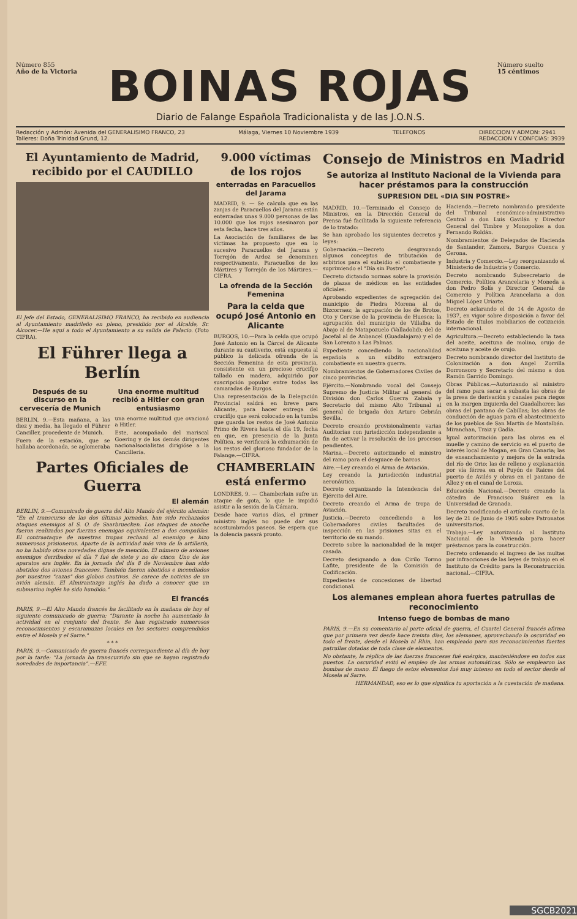Número 855
Año de la Victoria
BOINAS ROJAS
Diario de Falange Española Tradicionalista y de las J.O.N.S.
Número suelto
15 céntimos
Redacción y Admón: Avenida del GENERALISIMO FRANCO, 23
Talleres: Doña Trinidad Grund, 12. Málaga, Viernes 10 Noviembre 1939 TELEFONOS DIRECCION Y ADMON: 2941
REDACCION Y CONFCIAS: 3939
El Ayuntamiento de Madrid, recibido por el CAUDILLO
El Jefe del Estado, GENERALISIMO FRANCO, ha recibido en audiencia al Ayuntamiento madrileño en pleno, presidido por el Alcalde, Sr. Alcocer.—He aquí a todo el Ayuntamiento a su salida de Palacio. (Foto CIFRA).
El Führer llega a Berlín
Después de su discurso en la cervecería de Munich
Una enorme multitud recibió a Hitler con gran entusiasmo
BERLIN, 9.—Esta mañana, a las diez y media, ha llegado el Führer Canciller, procedente de Munich.
Fuera de la estación, que se hallaba acordonada, se aglomeraba una enorme multitud que ovacionó a Hitler.
Este, acompañado del mariscal Goering y de los demás dirigentes nacionalsocialistas dirigióse a la Cancillería.
Partes Oficiales de Guerra
El alemán
BERLIN, 9.—Comunicado de guerra del Alto Mando del ejército alemán: "En el transcurso de las dos últimas jornadas, han sido rechazados ataques enemigos al S. O. de Saarbruecken. Los ataques de anoche fueron realizados por fuerzas enemigas equivalentes a dos compañías. El contraataque de nuestras tropas rechazó al enemigo e hizo numerosos prisioneros. Aparte de la actividad más viva de la artillería, no ha habido otras novedades dignas de mención. El número de aviones enemigos derribados el día 7 fué de siete y no de cinco. Uno de los aparatos era inglés. En la jornada del día 8 de Noviembre han sido abatidos dos aviones franceses. También fueron abatidos e incendiados por nuestros "cazas" dos globos cautivos. Se carece de noticias de un avión alemán. El Almirantazgo inglés ha dado a conocer que un submarino inglés ha sido hundido."
El francés
PARIS, 9.—El Alto Mando francés ha facilitado en la mañana de hoy el siguiente comunicado de guerra: "Durante la noche ha aumentado la actividad en el conjunto del frente. Se han registrado numerosos reconocimientos y escaramuzas locales en los sectores comprendidos entre el Mosela y el Sarre."
* * *
PARIS, 9.—Comunicado de guerra francés correspondiente al día de hoy por la tarde: "La jornada ha transcurrido sin que se hayan registrado novedades de importancia".—EFE.
9.000 víctimas de los rojos
enterradas en Paracuellos del Jarama
MADRID, 9. — Se calcula que en las zanjas de Paracuellos del Jarama están enterradas unas 9.000 personas de las 10.000 que los rojos asesinaron por esta fecha, hace tres años.
La Asociación de familiares de las víctimas ha propuesto que en lo sucesivo Paracuellos del Jarama y Torrejón de Ardoz se denominen respectivamente, Paracuellos de los Mártires y Torrejón de los Mártires.—CIFRA.
La ofrenda de la Sección Femenina
Para la celda que ocupó José Antonio en Alicante
BURGOS, 10.—Para la celda que ocupó José Antonio en la Cárcel de Alicante durante su cautiverio, está expuesta al público la delicada ofrenda de la Sección Femenina de esta provincia, consistente en un precioso crucifijo tallado en madera, adquirido por suscripción popular entre todas las camaradas de Burgos.
Una representación de la Delegación Provincial saldrá en breve para Alicante, para hacer entrega del crucifijo que será colocado en la tumba que guarda los restos de José Antonio Primo de Rivera hasta el día 19, fecha en que, en presencia de la Junta Política, se verificará la exhumación de los restos del glorioso fundador de la Falange.—CIFRA.
CHAMBERLAIN está enfermo
LONDRES, 9. — Chamberlain sufre un ataque de gota, lo que le impidió asistir a la sesión de la Cámara.
Desde hace varios días, el primer ministro inglés no puede dar sus acostumbrados paseos. Se espera que la dolencia pasará pronto.
Consejo de Ministros en Madrid
Se autoriza al Instituto Nacional de la Vivienda para hacer préstamos para la construcción
SUPRESION DEL «DIA SIN POSTRE»
MADRID, 10.—Terminado el Consejo de Ministros, en la Dirección General de Prensa fué facilitada la siguiente referencia de lo tratado:
Se han aprobado los siguientes decretos y leyes:
Gobernación.—Decreto desgravando algunos conceptos de tributación de arbitrios para el subsidio el combatiente y suprimiendo el "Día sin Postre".
Decreto dictando normas sobre la provisión de plazas de médicos en las entidades oficiales.
Aprobando expedientes de agregación del municipio de Piedra Morena al de Bizcorraez; la agrupación de los de Brotos, Oto y Cervise de la provincia de Huesca; la agrupación del municipio de Villalba de Abajo al de Matapozuelo (Valladolid); del de Jacefal al de Anbancel (Guadalajara) y el de San Lorenzo a Las Palmas.
Expediente concediendo la nacionalidad española a un súbdito extranjero combatiente en nuestra guerra.
Nombramientos de Gobernadores Civiles de cinco provincias.
Ejército.—Nombrando vocal del Consejo Supremo de Justicia Militar al general de División don Carlos Guerra Zabala y Secretario del mismo Alto Tribunal al general de brigada don Arturo Cebrián Sevilla.
Decreto creando provisionalmente varias Auditorías con jurisdicción independiente a fin de activar la resolución de los procesos pendientes.
Marina.—Decreto autorizando el ministro del ramo para el desguace de barcos.
Aire.—Ley creando el Arma de Aviación.
Ley creando la jurisdicción industrial aeronáutica.
Decreto organizando la Intendencia del Ejército del Aire.
Decreto creando el Arma de tropa de Aviación.
Justicia.—Decreto concediendo a los Gobernadores civiles facultades de inspección en las prisiones sitas en el territorio de su mando.
Decreto sobre la nacionalidad de la mujer casada.
Decreto designando a don Cirilo Tormo Lafite, presidente de la Comisión de Codificación.
Expedientes de concesiones de libertad condicional.
Hacienda.—Decreto nombrando presidente del Tribunal económico-administrativo Central a don Luis Gavilán y Director General del Timbre y Monopolios a don Fernando Roldán.
Nombramientos de Delegados de Hacienda de Santander, Zamora, Burgos Cuenca y Gerona.
Industria y Comercio.—Ley reorganizando el Ministerio de Industria y Comercio.
Decreto nombrando Subsecretario de Comercio, Política Arancelaria y Moneda a don Pedro Solís y Director General de Comercio y Política Arancelaria a don Miguel López Uriarte.
Decreto aclarando el de 14 de Agosto de 1937, en vigor sobre disposición a favor del Estado de títulos mobiliarios de cotización internacional.
Agricultura.—Decreto estableciendo la tasa del aceite, aceituna de molino, orujo de aceituna y aceite de orujo.
Decreto nombrando director del Instituto de Colonización a don Angel Zorrilla Dorronsoro y Secretario del mismo a don Ramón Garrido Domingo.
Obras Públicas.—Autorizando al ministro del ramo para sacar a subasta las obras de la presa de derivación y canales para riegos en la margen izquierda del Guadalhorce; las obras del pantano de Cabillas; las obras de conducción de aguas para el abastecimiento de los pueblos de San Martín de Montalbán. Miranchan, Traiz y Gadía.
Igual autorización para las obras en el muelle y camino de servicio en el puerto de interés local de Mogan, en Gran Canaria; las de ensanchamiento y mejora de la entrada del río de Orio; las de relleno y explanación por vía férrea en el Puyón de Raices del puerto de Avilés y obras en el pantano de Alloz y en el canal de Loroza.
Educación Nacional.—Decreto creando la cátedra de Francisco Suárez en la Universidad de Granada.
Decreto modificando el artículo cuarto de la ley de 21 de Junio de 1905 sobre Patronatos universitarios.
Trabajo.—Ley autorizando al Instituto Nacional de la Vivienda para hacer préstamos para la construcción.
Decreto ordenando el ingreso de las multas por infracciones de las leyes de trabajo en el Instituto de Crédito para la Reconstrucción nacional.—CIFRA.
Los alemanes emplean ahora fuertes patrullas de reconocimiento
Intenso fuego de bombas de mano
PARIS, 9.—En su comentario al parte oficial de guerra, el Cuartel General francés afirma que por primera vez desde hace treinta días, los alemanes, aprovechando la oscuridad en todo el frente, desde el Mosela al Rhin, han empleado para sus reconocimientos fuertes patrullas dotadas de toda clase de elementos.
No obstante, la réplica de las fuerzas francesas fué enérgica, manteniéndose en todos sus puestos. La oscuridad evitó el empleo de las armas automáticas. Sólo se emplearon las bombas de mano. El fuego de estos elementos fué muy intenso en todo el sector desde el Mosela al Sarre.
HERMANDAD, eso es lo que significa tu aportación a la cuestación de mañana.
SGCB2021